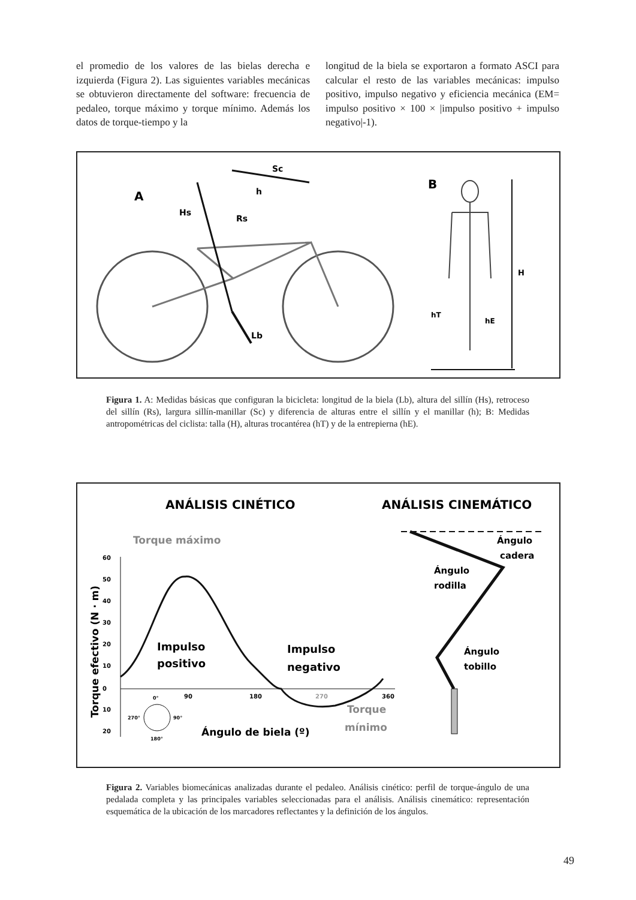el promedio de los valores de las bielas derecha e izquierda (Figura 2). Las siguientes variables mecánicas se obtuvieron directamente del software: frecuencia de pedaleo, torque máximo y torque mínimo. Además los datos de torque-tiempo y la
longitud de la biela se exportaron a formato ASCI para calcular el resto de las variables mecánicas: impulso positivo, impulso negativo y eficiencia mecánica (EM= impulso positivo × 100 × |impulso positivo + impulso negativo|-1).
A
Hs
Rs
Sc
h
Lb
B
H
hT
hE
Figura 1. A: Medidas básicas que configuran la bicicleta: longitud de la biela (Lb), altura del sillín (Hs), retroceso del sillín (Rs), largura sillín-manillar (Sc) y diferencia de alturas entre el sillín y el manillar (h); B: Medidas antropométricas del ciclista: talla (H), alturas trocantérea (hT) y de la entrepierna (hE).
ANÁLISIS CINÉTICO
ANÁLISIS CINEMÁTICO
Torque máximo
60
50
40
30
20
10
0
10
20
90
180
270
360
Torque efectivo (N · m)
Impulso
positivo
Impulso
negativo
Torque
mínimo
Ángulo de biela (º)
0°
270°
90°
180°
Ángulo
cadera
Ángulo
rodilla
Ángulo
tobillo
Figura 2. Variables biomecánicas analizadas durante el pedaleo. Análisis cinético: perfil de torque-ángulo de una pedalada completa y las principales variables seleccionadas para el análisis. Análisis cinemático: representación esquemática de la ubicación de los marcadores reflectantes y la definición de los ángulos.
49